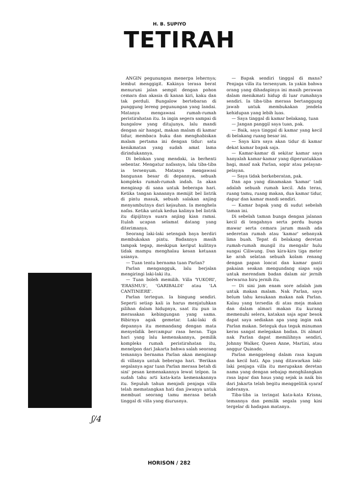H. B. SUPIYO
TETIRAH
ʃ/4
ANGIN pegunungan menerpa lehernya; lembut menggigit. Kakinya terasa berat menuruni jalan sempit dengan pohon cemara dan akasia di kanan kiri, kaku dan tak perduli. Bungalow bertebaran di punggung lereng pegunungan yang landai. Matanya mengawasi rumah-rumah peristirahatan itu. Ia ingin segera sampai di bungalow yang ditujunya, lalu mandi dengan air hangat, makan malam di kamar tidur, membaca buku dan menghabiskan malam pertama ini dengan tidur: satu kenikmatan yang sudah amat lama dirindukannya.
Di belokan yang mendaki, ia berhenti sebentar. Mengatur nafasnya, lalu tiba-tiba ia tersenyum. Matanya mengawasi bangunan besar di depannya, sebuah kompleks rumah-rumah indah. Ia akan menginap di sana untuk beberapa hari. Ketika tangan kanannya memijit bel listrik di pintu masuk, sebuah salakan anjing menyambutnya dari kejauhan. Ia menghela nafas. Ketika untuk kedua kalinya bel listrik itu dipijitnya suara anjing kian ramai. Itulah ucapan selamat datang yang diterimanya.
Seorang laki-laki setengah baya berdiri membukakan pintu. Badannya masih tampak tegap, meskipun keriput kulitnya tidak mampu menghalau kesan ketuaan usianya.
— Tuan tentu bernama tuan Parlan?
Parlan mengangguk, lalu berjalan mengiringi laki-laki itu.
— Tuan boleh memilih. Villa 'YUKORI', 'ERASMUS', 'GARIBALDI' atau 'LA CANTINIERE'.
Parlan tertegun. Ia bingung sendiri. Seperti setiap kali ia harus menjatuhkan pilihan dalam hidupnya, saat itu pun ia merasakan kebingungan yang sama. Bibirnya agak gemetar. Laki-laki di depannya itu memandang dengan mata menyelidik bercampur rasa heran. Tiga hari yang lalu kemenakannya, pemilik kompleks rumah peristirahatan itu, menelpon dari Jakarta bahwa salah seorang temannya bernama Parlan akan menginap di villanya untuk beberapa hari. 'Berikan segalanya agar tuan Parlan merasa betah di sini' pesan kemenakannya lewat telpon. Ia sudah tahu arti kata-kata kemenakannya itu. Sepuluh tahun menjadi penjaga villa telah mematangkan hati dan jiwanya untuk membuat seorang tamu merasa betah tinggal di villa yang diurusnya.
— Bapak sendiri tinggal di mana? Penjaga villa itu tersenyum. Ia yakin bahwa orang yang dihadapinya ini masih perawan dalam menikmati hidup di luar rumahnya sendiri. Ia tiba-tiba merasa bertanggung jawab untuk membukakan jendela kehidupan yang lebih luas.
— Saya tinggal di kamar belakang, tuan
— Jangan panggil saya tuan, pak.
— Baik, saya tinggal di kamar yang kecil di belakang ruang besar ini.
— Saya kira saya akan tidur di kamar dekat kamar bapak saja.
— Kamar-kamar di sekitar kamar saya hanyalah kamar-kamar yang diperuntukkan bagi, maaf nak Parlan, sopir atau pelayan-pelayan.
— Saya tidak berkeberatan, pak.
Dan apa yang dinamakan 'kamar' tadi adalah sebuah rumah kecil. Ada teras, ruang tamu, ruang makan, dua kamar tidur, dapur dan kamar mandi sendiri.
— Kamar bapak yang di sudut sebelah taman ini.
Di sebelah taman bunga dengan jalanan kecil di tengahnya serta perdu bunga mawar serta cemara jarum masih ada sederetan rumah atau 'kamar' sebanyak lima buah. Tepat di belakang deretan rumah-rumah mungil itu mengalir hulu sungai Ciliwung. Dan kira-kira tiga meter ke arah selatan sebuah kolam renang dengan papan loncat dan kamar ganti pakaian seakan mengundang siapa saja untuk merendam badan dalam air jernih berwarna biru jernih itu.
— Di sini jam enam sore adalah jam untuk makan malam. Nak Parlan, saya belum tahu kesukaan makan nak Parlan. Kalau yang tersedia di atas meja makan dan dalam almari makan itu kurang memenuhi selera, katakan saja agar besok dapat saya sediakan apa yang ingin nak Parlan makan. Seteguk dua teguk minuman keras sangat melegakan badan. Di almari nak Parlan dapat memilihnya sendiri, Johnny Walker, Queen Anne, Martini, atau anggur Quinado.
Parlan menggeleng dalam rasa kagum dan kecil hati. Apa yang ditawarkan laki-laki penjaga villa itu merupakan deretan nama yang dengan sebajap menghilangkan rasa lapar dan haus yang sejak ia naik bis dari Jakarta telah begitu menggelitik syaraf inderanya.
Tiba-tiba ia teringat kata-kata Krisna, temannya dan pemilik segala yang kini tergelar di hadapan matanya.
HORISON / 282